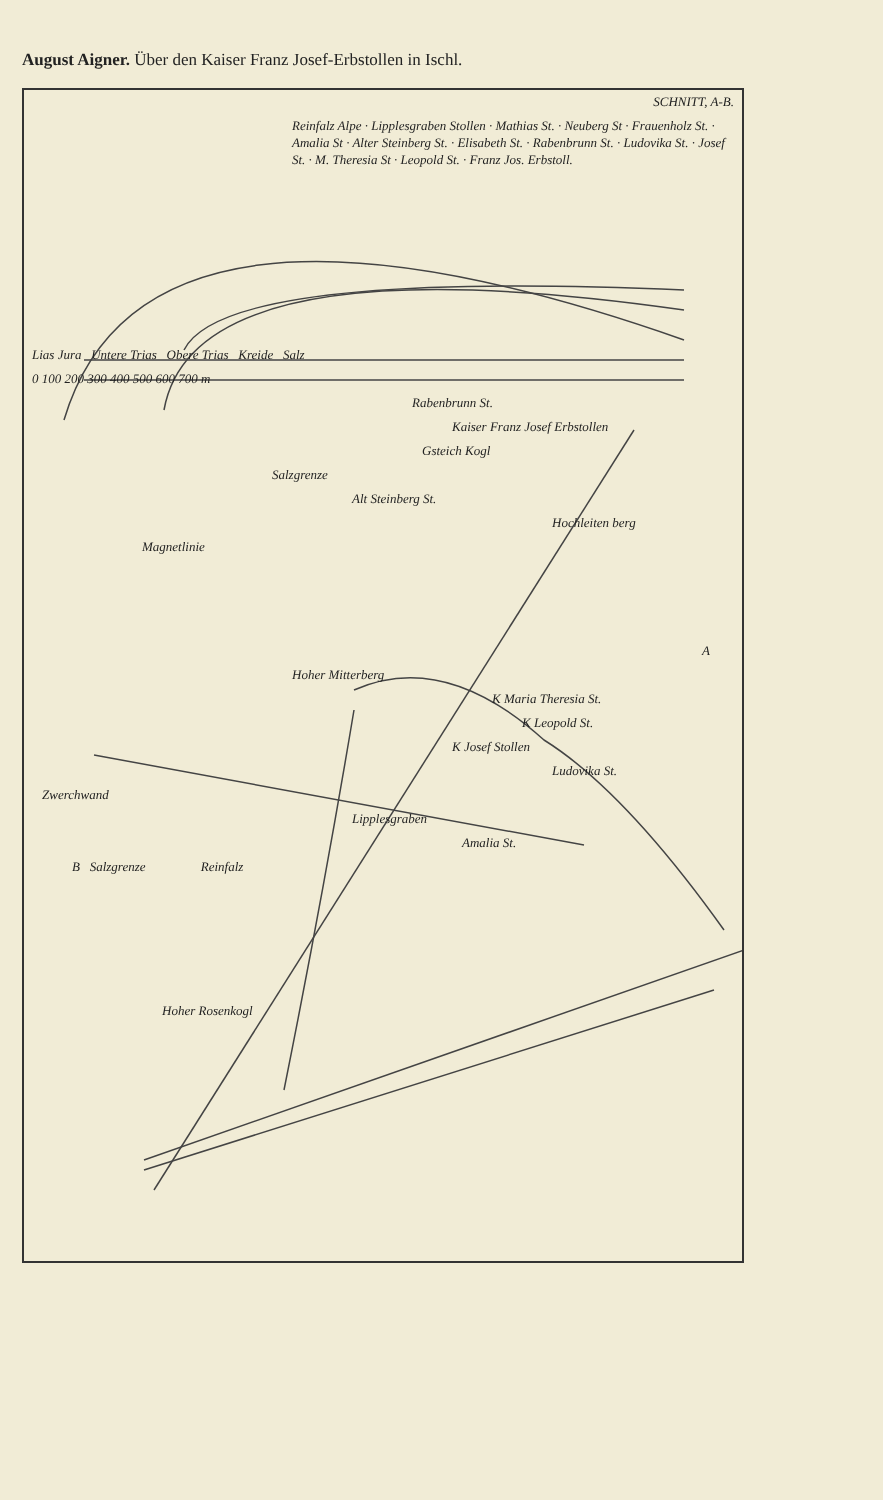August Aigner. Über den Kaiser Franz Josef-Erbstollen in Ischl.
SCHNITT, A-B.
Reinfalz Alpe · Lipplesgraben Stollen · Mathias St. · Neuberg St · Frauenholz St. · Amalia St · Alter Steinberg St. · Elisabeth St. · Rabenbrunn St. · Ludovika St. · Josef St. · M. Theresia St · Leopold St. · Franz Jos. Erbstoll.
Lias Jura Untere Trias Obere Trias Kreide Salz
0 100 200 300 400 500 600 700 m
Rabenbrunn St.
Kaiser Franz Josef Erbstollen
Gsteich Kogl
Salzgrenze
Alt Steinberg St.
Hochleiten berg
Magnetlinie
A
Hoher Mitterberg
K Maria Theresia St.
K Leopold St.
K Josef Stollen
Ludovika St.
Zwerchwand
Lipplesgraben
Amalia St.
B Salzgrenze Reinfalz
Hoher Rosenkogl